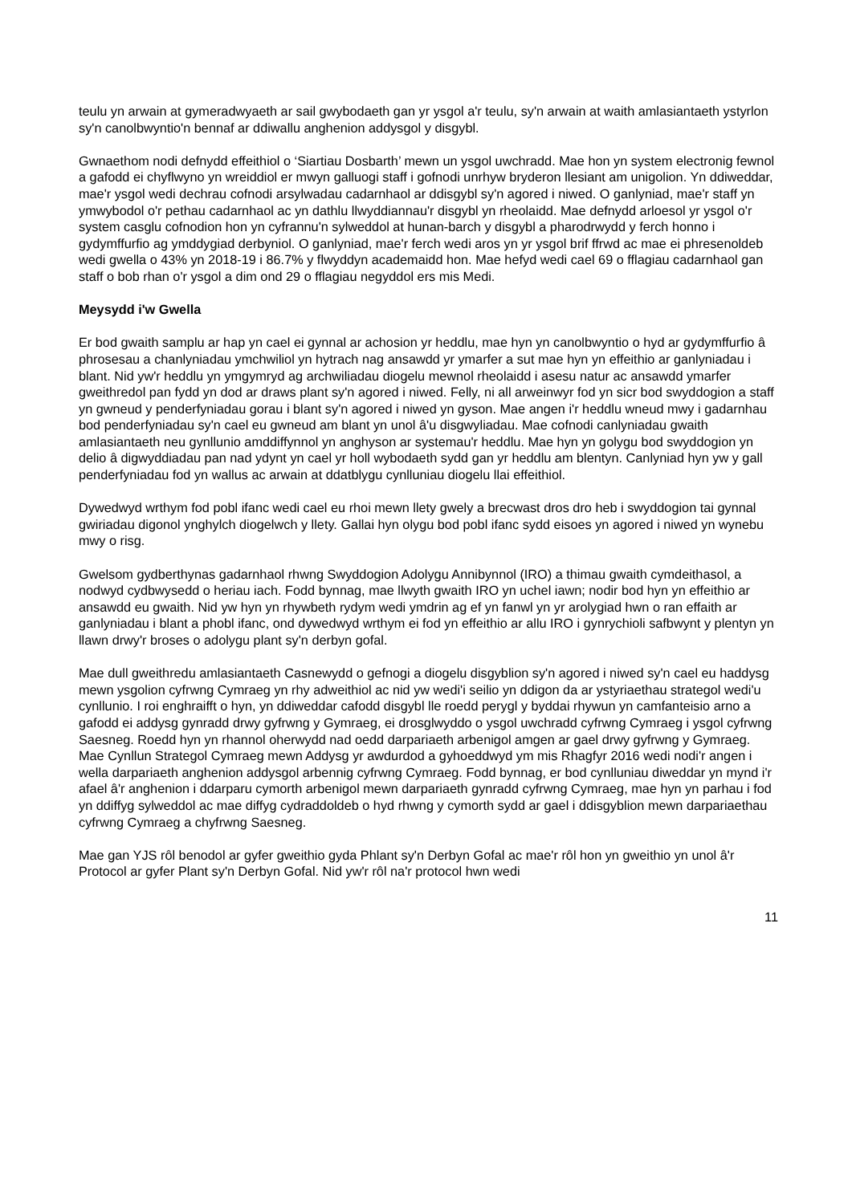teulu yn arwain at gymeradwyaeth ar sail gwybodaeth gan yr ysgol a'r teulu, sy'n arwain at waith amlasiantaeth ystyrlon sy'n canolbwyntio'n bennaf ar ddiwallu anghenion addysgol y disgybl.
Gwnaethom nodi defnydd effeithiol o ‘Siartiau Dosbarth’ mewn un ysgol uwchradd. Mae hon yn system electronig fewnol a gafodd ei chyflwyno yn wreiddiol er mwyn galluogi staff i gofnodi unrhyw bryderon llesiant am unigolion. Yn ddiweddar, mae'r ysgol wedi dechrau cofnodi arsylwadau cadarnhaol ar ddisgybl sy'n agored i niwed. O ganlyniad, mae'r staff yn ymwybodol o'r pethau cadarnhaol ac yn dathlu llwyddiannau'r disgybl yn rheolaidd. Mae defnydd arloesol yr ysgol o'r system casglu cofnodion hon yn cyfrannu'n sylweddol at hunan-barch y disgybl a pharodrwydd y ferch honno i gydymffurfio ag ymddygiad derbyniol. O ganlyniad, mae'r ferch wedi aros yn yr ysgol brif ffrwd ac mae ei phresenoldeb wedi gwella o 43% yn 2018-19 i 86.7% y flwyddyn academaidd hon. Mae hefyd wedi cael 69 o fflagiau cadarnhaol gan staff o bob rhan o'r ysgol a dim ond 29 o fflagiau negyddol ers mis Medi.
Meysydd i'w Gwella
Er bod gwaith samplu ar hap yn cael ei gynnal ar achosion yr heddlu, mae hyn yn canolbwyntio o hyd ar gydymffurfio â phrosesau a chanlyniadau ymchwiliol yn hytrach nag ansawdd yr ymarfer a sut mae hyn yn effeithio ar ganlyniadau i blant. Nid yw'r heddlu yn ymgymryd ag archwiliadau diogelu mewnol rheolaidd i asesu natur ac ansawdd ymarfer gweithredol pan fydd yn dod ar draws plant sy'n agored i niwed. Felly, ni all arweinwyr fod yn sicr bod swyddogion a staff yn gwneud y penderfyniadau gorau i blant sy'n agored i niwed yn gyson. Mae angen i'r heddlu wneud mwy i gadarnhau bod penderfyniadau sy'n cael eu gwneud am blant yn unol â'u disgwyliadau. Mae cofnodi canlyniadau gwaith amlasiantaeth neu gynllunio amddiffynnol yn anghyson ar systemau'r heddlu. Mae hyn yn golygu bod swyddogion yn delio â digwyddiadau pan nad ydynt yn cael yr holl wybodaeth sydd gan yr heddlu am blentyn. Canlyniad hyn yw y gall penderfyniadau fod yn wallus ac arwain at ddatblygu cynlluniau diogelu llai effeithiol.
Dywedwyd wrthym fod pobl ifanc wedi cael eu rhoi mewn llety gwely a brecwast dros dro heb i swyddogion tai gynnal gwiriadau digonol ynghylch diogelwch y llety. Gallai hyn olygu bod pobl ifanc sydd eisoes yn agored i niwed yn wynebu mwy o risg.
Gwelsom gydberthynas gadarnhaol rhwng Swyddogion Adolygu Annibynnol (IRO) a thimau gwaith cymdeithasol, a nodwyd cydbwysedd o heriau iach. Fodd bynnag, mae llwyth gwaith IRO yn uchel iawn; nodir bod hyn yn effeithio ar ansawdd eu gwaith. Nid yw hyn yn rhywbeth rydym wedi ymdrin ag ef yn fanwl yn yr arolygiad hwn o ran effaith ar ganlyniadau i blant a phobl ifanc, ond dywedwyd wrthym ei fod yn effeithio ar allu IRO i gynrychioli safbwynt y plentyn yn llawn drwy'r broses o adolygu plant sy'n derbyn gofal.
Mae dull gweithredu amlasiantaeth Casnewydd o gefnogi a diogelu disgyblion sy'n agored i niwed sy'n cael eu haddysg mewn ysgolion cyfrwng Cymraeg yn rhy adweithiol ac nid yw wedi'i seilio yn ddigon da ar ystyriaethau strategol wedi'u cynllunio. I roi enghraifft o hyn, yn ddiweddar cafodd disgybl lle roedd perygl y byddai rhywun yn camfanteisio arno a gafodd ei addysg gynradd drwy gyfrwng y Gymraeg, ei drosglwyddo o ysgol uwchradd cyfrwng Cymraeg i ysgol cyfrwng Saesneg. Roedd hyn yn rhannol oherwydd nad oedd darpariaeth arbenigol amgen ar gael drwy gyfrwng y Gymraeg. Mae Cynllun Strategol Cymraeg mewn Addysg yr awdurdod a gyhoeddwyd ym mis Rhagfyr 2016 wedi nodi'r angen i wella darpariaeth anghenion addysgol arbennig cyfrwng Cymraeg. Fodd bynnag, er bod cynlluniau diweddar yn mynd i'r afael â'r anghenion i ddarparu cymorth arbenigol mewn darpariaeth gynradd cyfrwng Cymraeg, mae hyn yn parhau i fod yn ddiffyg sylweddol ac mae diffyg cydraddoldeb o hyd rhwng y cymorth sydd ar gael i ddisgyblion mewn darpariaethau cyfrwng Cymraeg a chyfrwng Saesneg.
Mae gan YJS rôl benodol ar gyfer gweithio gyda Phlant sy'n Derbyn Gofal ac mae'r rôl hon yn gweithio yn unol â'r Protocol ar gyfer Plant sy'n Derbyn Gofal. Nid yw'r rôl na'r protocol hwn wedi
11